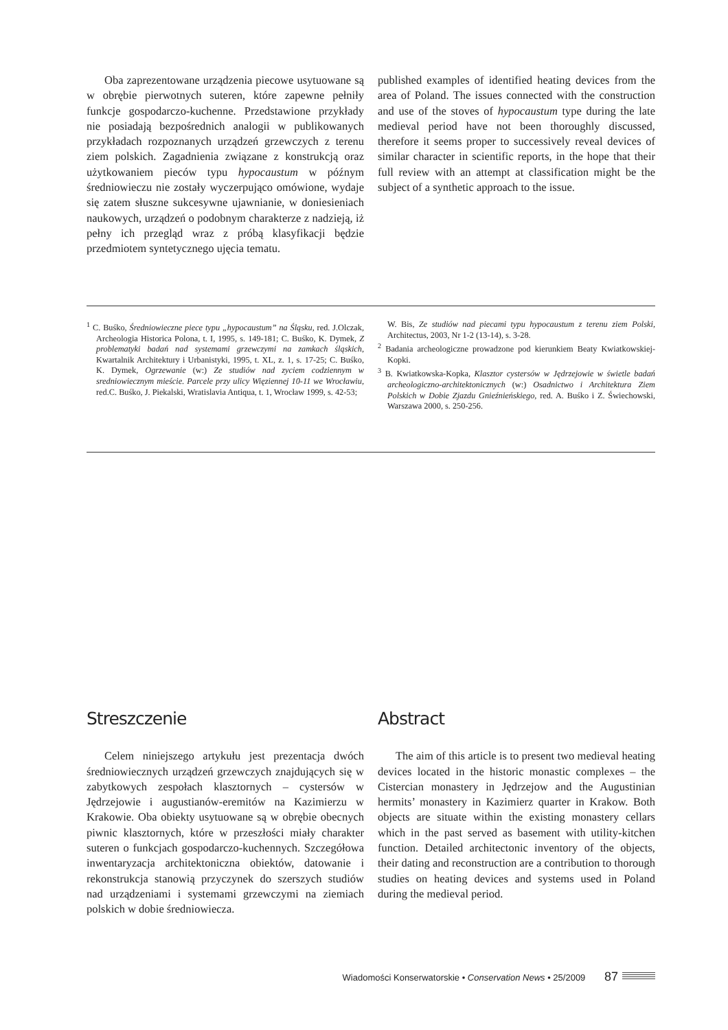Oba zaprezentowane urządzenia piecowe usytuowane są w obrębie pierwotnych suteren, które zapewne pełniły funkcje gospodarczo-kuchenne. Przedstawione przykłady nie posiadają bezpośrednich analogii w publikowanych przykładach rozpoznanych urządzeń grzewczych z terenu ziem polskich. Zagadnienia związane z konstrukcją oraz użytkowaniem pieców typu hypocaustum w późnym średniowieczu nie zostały wyczerpująco omówione, wydaje się zatem słuszne sukcesywne ujawnianie, w doniesieniach naukowych, urządzeń o podobnym charakterze z nadzieją, iż pełny ich przegląd wraz z próbą klasyfikacji będzie przedmiotem syntetycznego ujęcia tematu.
published examples of identified heating devices from the area of Poland. The issues connected with the construction and use of the stoves of hypocaustum type during the late medieval period have not been thoroughly discussed, therefore it seems proper to successively reveal devices of similar character in scientific reports, in the hope that their full review with an attempt at classification might be the subject of a synthetic approach to the issue.
<sup>1</sup> C. Buśko, Średniowieczne piece typu „hypocaustum” na Śląsku, red. J.Olczak, Archeologia Historica Polona, t. I, 1995, s. 149-181; C. Buśko, K. Dymek, Z problematyki badań nad systemami grzewczymi na zamkach śląskich, Kwartalnik Architektury i Urbanistyki, 1995, t. XL, z. 1, s. 17-25; C. Buśko, K. Dymek, Ogrzewanie (w:) Ze studiów nad zyciem codziennym w sredniowiecznym mieście. Parcele przy ulicy Więziennej 10-11 we Wrocławiu, red.C. Buśko, J. Piekalski, Wratislavia Antiqua, t. 1, Wrocław 1999, s. 42-53;
W. Bis, Ze studiów nad piecami typu hypocaustum z terenu ziem Polski, Architectus, 2003, Nr 1-2 (13-14), s. 3-28.
<sup>2</sup> Badania archeologiczne prowadzone pod kierunkiem Beaty Kwiatkowskiej-Kopki.
<sup>3</sup> B. Kwiatkowska-Kopka, Klasztor cystersów w Jędrzejowie w świetle badań archeologiczno-architektonicznych (w:) Osadnictwo i Architektura Ziem Polskich w Dobie Zjazdu Gnieźnieńskiego, red. A. Buśko i Z. Świechowski, Warszawa 2000, s. 250-256.
Streszczenie
Celem niniejszego artykułu jest prezentacja dwóch średniowiecznych urządzeń grzewczych znajdujących się w zabytkowych zespołach klasztornych – cystersów w Jędrzejowie i augustianów-eremitów na Kazimierzu w Krakowie. Oba obiekty usytuowane są w obrębie obecnych piwnic klasztornych, które w przeszłości miały charakter suteren o funkcjach gospodarczo-kuchennych. Szczegółowa inwentaryzacja architektoniczna obiektów, datowanie i rekonstrukcja stanowią przyczynek do szerszych studiów nad urządzeniami i systemami grzewczymi na ziemiach polskich w dobie średniowiecza.
Abstract
The aim of this article is to present two medieval heating devices located in the historic monastic complexes – the Cistercian monastery in Jędrzejow and the Augustinian hermits’ monastery in Kazimierz quarter in Krakow. Both objects are situate within the existing monastery cellars which in the past served as basement with utility-kitchen function. Detailed architectonic inventory of the objects, their dating and reconstruction are a contribution to thorough studies on heating devices and systems used in Poland during the medieval period.
Wiadomości Konserwatorskie • Conservation News • 25/2009 87